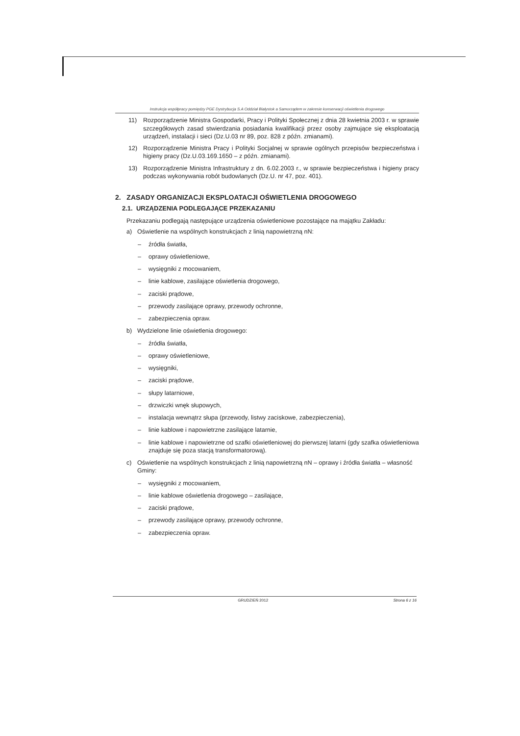Instrukcja współpracy pomiędzy PGE Dystrybucja S.A Oddział Białystok a Samorządem w zakresie konserwacji oświetlenia drogowego
11) Rozporządzenie Ministra Gospodarki, Pracy i Polityki Społecznej z dnia 28 kwietnia 2003 r. w sprawie szczegółowych zasad stwierdzania posiadania kwalifikacji przez osoby zajmujące się eksploatacją urządzeń, instalacji i sieci (Dz.U.03 nr 89, poz. 828 z późn. zmianami).
12) Rozporządzenie Ministra Pracy i Polityki Socjalnej w sprawie ogólnych przepisów bezpieczeństwa i higieny pracy (Dz.U.03.169.1650 – z późn. zmianami).
13) Rozporządzenie Ministra Infrastruktury z dn. 6.02.2003 r., w sprawie bezpieczeństwa i higieny pracy podczas wykonywania robót budowlanych (Dz.U. nr 47, poz. 401).
2. ZASADY ORGANIZACJI EKSPLOATACJI OŚWIETLENIA DROGOWEGO
2.1. URZĄDZENIA PODLEGAJĄCE PRZEKAZANIU
Przekazaniu podlegają następujące urządzenia oświetleniowe pozostające na majątku Zakładu:
a) Oświetlenie na wspólnych konstrukcjach z linią napowietrzną nN:
– źródła światła,
– oprawy oświetleniowe,
– wysięgniki z mocowaniem,
– linie kablowe, zasilające oświetlenia drogowego,
– zaciski prądowe,
– przewody zasilające oprawy, przewody ochronne,
– zabezpieczenia opraw.
b) Wydzielone linie oświetlenia drogowego:
– źródła światła,
– oprawy oświetleniowe,
– wysięgniki,
– zaciski prądowe,
– słupy latarniowe,
– drzwiczki wnęk słupowych,
– instalacja wewnątrz słupa (przewody, listwy zaciskowe, zabezpieczenia),
– linie kablowe i napowietrzne zasilające latarnie,
– linie kablowe i napowietrzne od szafki oświetleniowej do pierwszej latarni (gdy szafka oświetleniowa znajduje się poza stacją transformatorową).
c) Oświetlenie na wspólnych konstrukcjach z linią napowietrzną nN – oprawy i źródła światła – własność Gminy:
– wysięgniki z mocowaniem,
– linie kablowe oświetlenia drogowego – zasilające,
– zaciski prądowe,
– przewody zasilające oprawy, przewody ochronne,
– zabezpieczenia opraw.
GRUDZIEŃ 2012 Strona 6 z 16